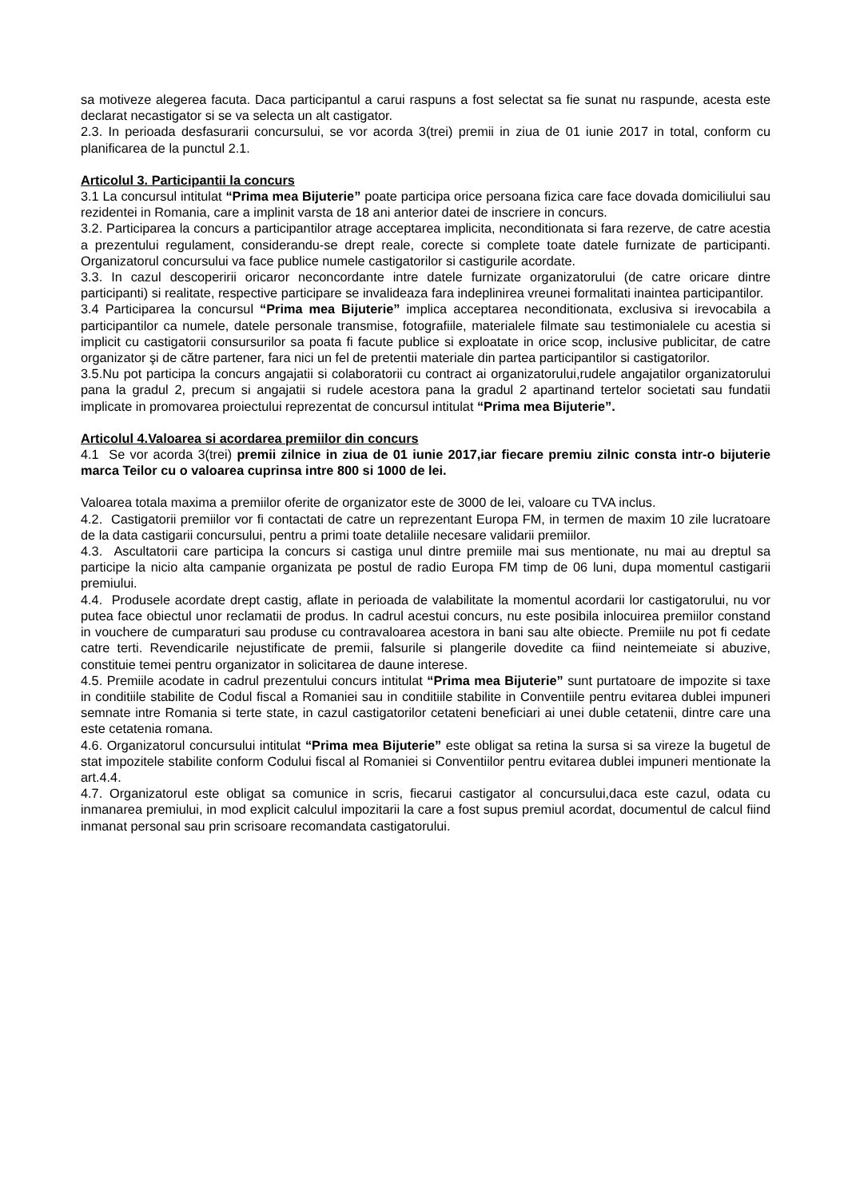sa motiveze alegerea facuta. Daca participantul a carui raspuns a fost selectat sa fie sunat nu raspunde, acesta este declarat necastigator si se va selecta un alt castigator.
2.3. In perioada desfasurarii concursului, se vor acorda 3(trei) premii in ziua de 01 iunie 2017 in total, conform cu planificarea de la punctul 2.1.
Articolul 3. Participantii la concurs
3.1 La concursul intitulat “Prima mea Bijuterie” poate participa orice persoana fizica care face dovada domiciliului sau rezidentei in Romania, care a implinit varsta de 18 ani anterior datei de inscriere in concurs.
3.2. Participarea la concurs a participantilor atrage acceptarea implicita, neconditionata si fara rezerve, de catre acestia a prezentului regulament, considerandu-se drept reale, corecte si complete toate datele furnizate de participanti. Organizatorul concursului va face publice numele castigatorilor si castigurile acordate.
3.3. In cazul descoperirii oricaror neconcordante intre datele furnizate organizatorului (de catre oricare dintre participanti) si realitate, respective participare se invalideaza fara indeplinirea vreunei formalitati inaintea participantilor.
3.4 Participarea la concursul “Prima mea Bijuterie” implica acceptarea neconditionata, exclusiva si irevocabila a participantilor ca numele, datele personale transmise, fotografiile, materialele filmate sau testimonialele cu acestia si implicit cu castigatorii consursurilor sa poata fi facute publice si exploatate in orice scop, inclusive publicitar, de catre organizator şi de către partener, fara nici un fel de pretentii materiale din partea participantilor si castigatorilor.
3.5.Nu pot participa la concurs angajatii si colaboratorii cu contract ai organizatorului,rudele angajatilor organizatorului pana la gradul 2, precum si angajatii si rudele acestora pana la gradul 2 apartinand tertelor societati sau fundatii implicate in promovarea proiectului reprezentat de concursul intitulat “Prima mea Bijuterie”.
Articolul 4.Valoarea si acordarea premiilor din concurs
4.1 Se vor acorda 3(trei) premii zilnice in ziua de 01 iunie 2017,iar fiecare premiu zilnic consta intr-o bijuterie marca Teilor cu o valoarea cuprinsa intre 800 si 1000 de lei.
Valoarea totala maxima a premiilor oferite de organizator este de 3000 de lei, valoare cu TVA inclus.
4.2. Castigatorii premiilor vor fi contactati de catre un reprezentant Europa FM, in termen de maxim 10 zile lucratoare de la data castigarii concursului, pentru a primi toate detaliile necesare validarii premiilor.
4.3. Ascultatorii care participa la concurs si castiga unul dintre premiile mai sus mentionate, nu mai au dreptul sa participe la nicio alta campanie organizata pe postul de radio Europa FM timp de 06 luni, dupa momentul castigarii premiului.
4.4. Produsele acordate drept castig, aflate in perioada de valabilitate la momentul acordarii lor castigatorului, nu vor putea face obiectul unor reclamatii de produs. In cadrul acestui concurs, nu este posibila inlocuirea premiilor constand in vouchere de cumparaturi sau produse cu contravaloarea acestora in bani sau alte obiecte. Premiile nu pot fi cedate catre terti. Revendicarile nejustificate de premii, falsurile si plangerile dovedite ca fiind neintemeiate si abuzive, constituie temei pentru organizator in solicitarea de daune interese.
4.5. Premiile acodate in cadrul prezentului concurs intitulat “Prima mea Bijuterie” sunt purtatoare de impozite si taxe in conditiile stabilite de Codul fiscal a Romaniei sau in conditiile stabilite in Conventiile pentru evitarea dublei impuneri semnate intre Romania si terte state, in cazul castigatorilor cetateni beneficiari ai unei duble cetatenii, dintre care una este cetatenia romana.
4.6. Organizatorul concursului intitulat “Prima mea Bijuterie” este obligat sa retina la sursa si sa vireze la bugetul de stat impozitele stabilite conform Codului fiscal al Romaniei si Conventiilor pentru evitarea dublei impuneri mentionate la art.4.4.
4.7. Organizatorul este obligat sa comunice in scris, fiecarui castigator al concursului,daca este cazul, odata cu inmanarea premiului, in mod explicit calculul impozitarii la care a fost supus premiul acordat, documentul de calcul fiind inmanat personal sau prin scrisoare recomandata castigatorului.